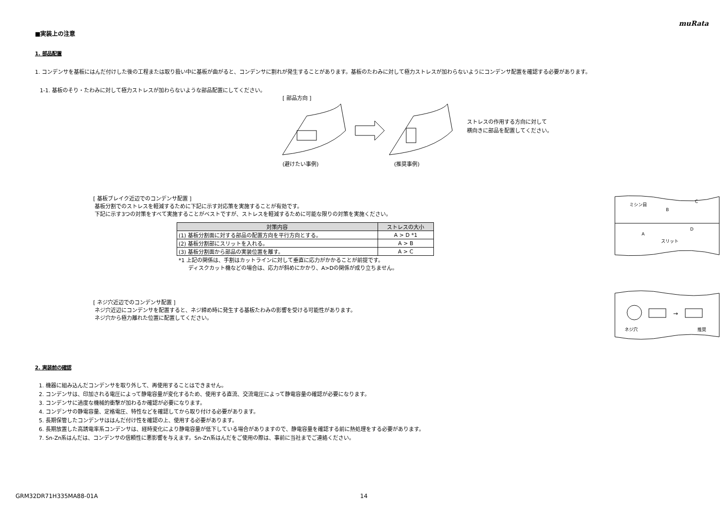muRata
■実装上の注意
1. 部品配置
1. コンデンサを基板にはんだ付けした後の工程または取り扱い中に基板が曲がると、コンデンサに割れが発生することがあります。基板のたわみに対して極力ストレスが加わらないようにコンデンサ配置を確認する必要があります。
1-1. 基板のそり・たわみに対して極力ストレスが加わらないような部品配置にしてください。
[ 部品方向 ]
(避けたい事例) (推奨事例)
ストレスの作用する方向に対して
横向きに部品を配置してください。
[ 基板ブレイク近辺でのコンデンサ配置 ]
基板分割でのストレスを軽減するために下記に示す対応策を実施することが有効です。
下記に示す3つの対策をすべて実施することがベストですが、ストレスを軽減するために可能な限りの対策を実施ください。
| 対策内容 | ストレスの大小 |
| --- | --- |
| (1) 基板分割面に対する部品の配置方向を平行方向とする。 | A > D *1 |
| (2) 基板分割部にスリットを入れる。 | A > B |
| (3) 基板分割面から部品の実装位置を離す。 | A > C |
*1 上記の関係は、手割はカットラインに対して垂直に応力がかかることが前提です。
ディスクカット機などの場合は、応力が斜めにかかり、A>Dの関係が成り立ちません。
ミシン目
B
C
A
D
スリット
[ ネジ穴近辺でのコンデンサ配置 ]
ネジ穴近辺にコンデンサを配置すると、ネジ締め時に発生する基板たわみの影響を受ける可能性があります。
ネジ穴から極力離れた位置に配置してください。
→
ネジ穴
推奨
2. 実装前の確認
1. 機器に組み込んだコンデンサを取り外して、再使用することはできません。
2. コンデンサは、印加される電圧によって静電容量が変化するため、使用する直流、交流電圧によって静電容量の確認が必要になります。
3. コンデンサに過度な機械的衝撃が加わるか確認が必要になります。
4. コンデンサの静電容量、定格電圧、特性などを確認してから取り付ける必要があります。
5. 長期保管したコンデンサははんだ付け性を確認の上、使用する必要があります。
6. 長期放置した高誘電率系コンデンサは、経時変化により静電容量が低下している場合がありますので、静電容量を確認する前に熱処理をする必要があります。
7. Sn-Zn系はんだは、コンデンサの信頼性に悪影響を与えます。Sn-Zn系はんだをご使用の際は、事前に当社までご連絡ください。
GRM32DR71H335MA88-01A 14